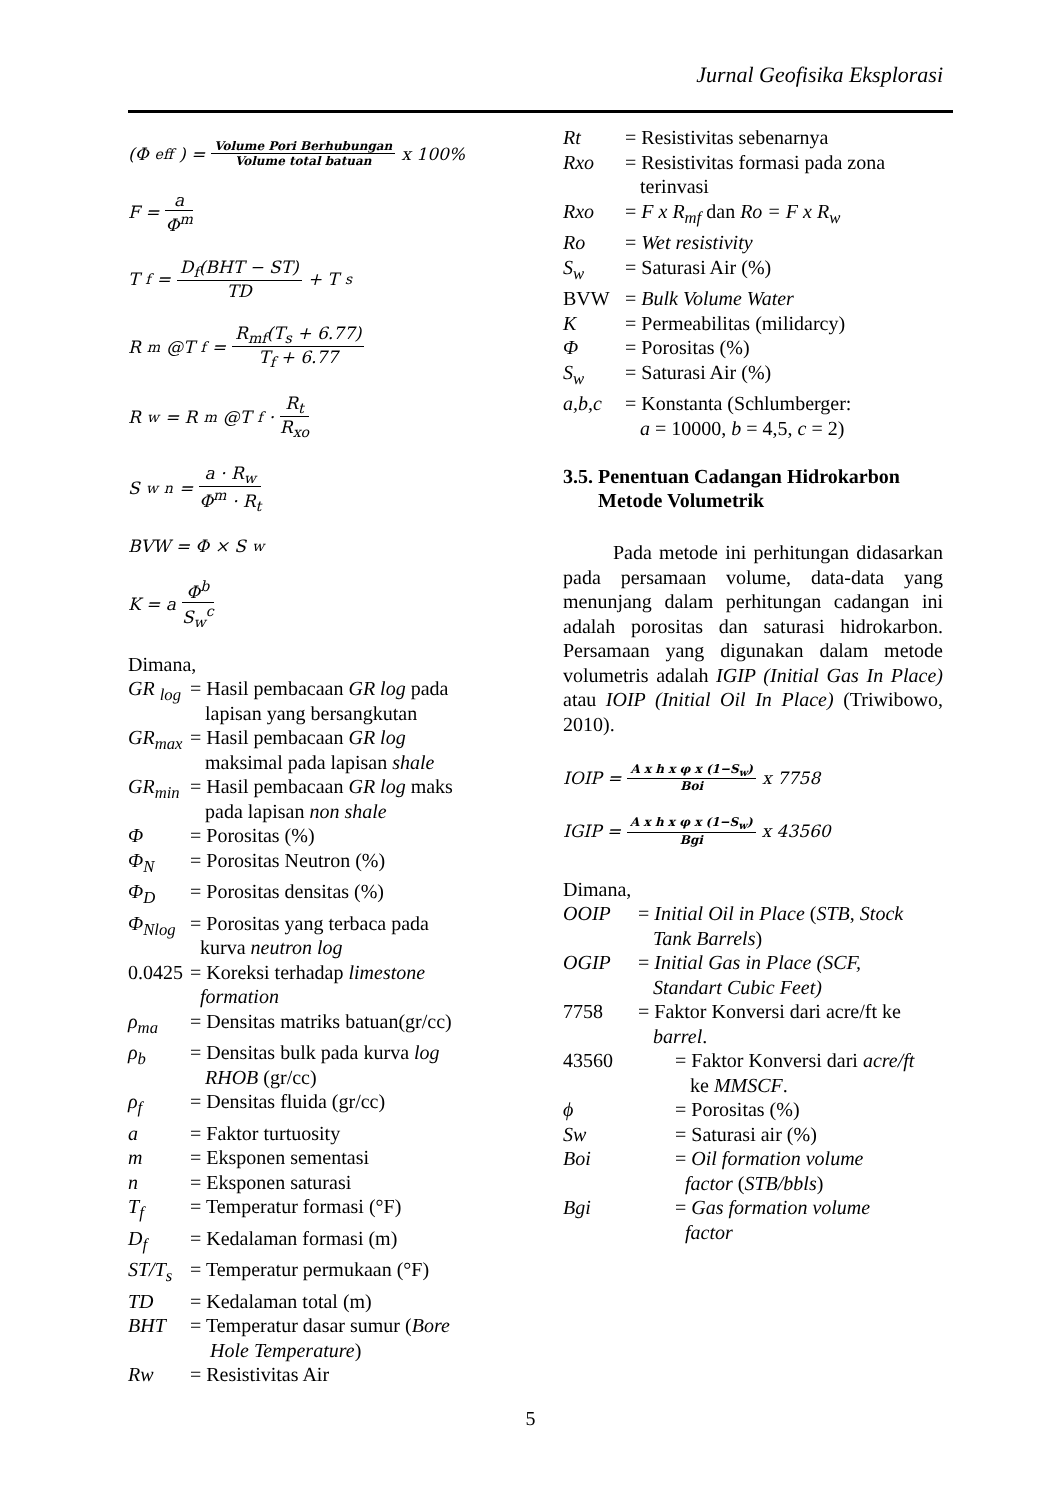Jurnal Geofisika Eksplorasi
(Φ<sub>eff</sub>) = Volume Pori Berhubungan Volume total batuan x 100%
F = a Φ<sup>m</sup>
T<sub>f</sub> = D<sub>f</sub>(BHT − ST) TD + T<sub>s</sub>
R<sub>m</sub>@T<sub>f</sub> = R<sub>mf</sub>(T<sub>s</sub> + 6.77) T<sub>f</sub> + 6.77
R<sub>w</sub> = R<sub>m</sub>@T<sub>f</sub>· R<sub>t</sub> R<sub>xo</sub>
S<sub>w</sub><sup>n</sup> = a · R<sub>w</sub> Φ<sup>m</sup> · R<sub>t</sub>
BVW = Φ × S<sub>w</sub>
K = a Φ<sup>b</sup> S<sub>w</sub><sup>c</sup>
Dimana,
GR <sub>log</sub> = Hasil pembacaan GR log pada
lapisan yang bersangkutan
GR<sub>max</sub> = Hasil pembacaan GR log
maksimal pada lapisan shale
GR<sub>min</sub> = Hasil pembacaan GR log maks
pada lapisan non shale
Φ = Porositas (%)
Φ<sub>N</sub> = Porositas Neutron (%)
Φ<sub>D</sub> = Porositas densitas (%)
Φ<sub>Nlog</sub> = Porositas yang terbaca pada
kurva neutron log
0.0425 = Koreksi terhadap limestone
formation
ρ<sub>ma</sub> = Densitas matriks batuan(gr/cc)
ρ<sub>b</sub> = Densitas bulk pada kurva log
RHOB (gr/cc)
ρ<sub>f</sub> = Densitas fluida (gr/cc)
a = Faktor turtuosity
m = Eksponen sementasi
n = Eksponen saturasi
T<sub>f</sub> = Temperatur formasi (°F)
D<sub>f</sub> = Kedalaman formasi (m)
ST/T<sub>s</sub> = Temperatur permukaan (°F)
TD = Kedalaman total (m)
BHT = Temperatur dasar sumur (Bore
Hole Temperature)
Rw = Resistivitas Air
Rt = Resistivitas sebenarnya
Rxo = Resistivitas formasi pada zona
terinvasi
Rxo = F x R<sub>mf</sub> dan Ro = F x R<sub>w</sub>
Ro = Wet resistivity
S<sub>w</sub> = Saturasi Air (%)
BVW = Bulk Volume Water
K = Permeabilitas (milidarcy)
Φ = Porositas (%)
S<sub>w</sub> = Saturasi Air (%)
a,b,c = Konstanta (Schlumberger:
a = 10000, b = 4,5, c = 2)
3.5. Penentuan Cadangan Hidrokarbon
Metode Volumetrik
Pada metode ini perhitungan didasarkan pada persamaan volume, data-data yang menunjang dalam perhitungan cadangan ini adalah porositas dan saturasi hidrokarbon. Persamaan yang digunakan dalam metode volumetris adalah IGIP (Initial Gas In Place) atau IOIP (Initial Oil In Place) (Triwibowo, 2010).
IOIP = A x h x φ x (1−S<sub>w</sub>) Boi x 7758
IGIP = A x h x φ x (1−S<sub>w</sub>) Bgi x 43560
Dimana,
OOIP = Initial Oil in Place (STB, Stock
Tank Barrels)
OGIP = Initial Gas in Place (SCF,
Standart Cubic Feet)
7758 = Faktor Konversi dari acre/ft ke
barrel.
43560 = Faktor Konversi dari acre/ft
ke MMSCF.
ϕ = Porositas (%)
Sw = Saturasi air (%)
Boi = Oil formation volume
factor (STB/bbls)
Bgi = Gas formation volume
factor
5